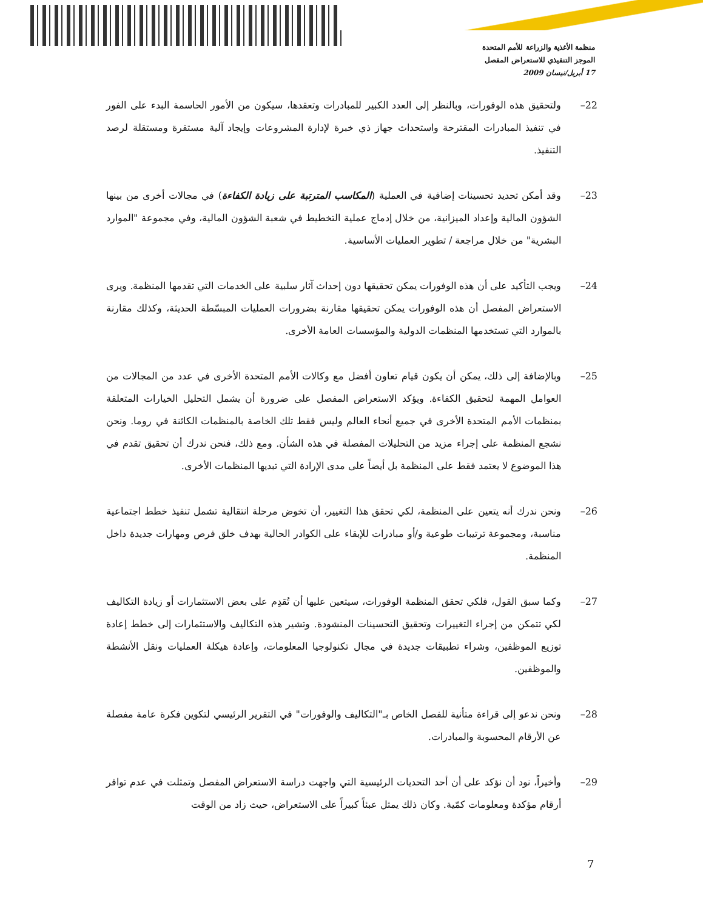منظمة الأغذية والزراعة للأمم المتحدة
الموجز التنفيذي للاستعراض المفصل
17 أبريل/نيسان 2009
22– ولتحقيق هذه الوفورات، وبالنظر إلى العدد الكبير للمبادرات وتعقدها، سيكون من الأمور الحاسمة البدء على الفور في تنفيذ المبادرات المقترحة واستحداث جهاز ذي خبرة لإدارة المشروعات وإيجاد آلية مستقرة ومستقلة لرصد التنفيذ.
23– وقد أمكن تحديد تحسينات إضافية في العملية (المكاسب المترتبة على زيادة الكفاءة) في مجالات أخرى من بينها الشؤون المالية وإعداد الميزانية، من خلال إدماج عملية التخطيط في شعبة الشؤون المالية، وفي مجموعة "الموارد البشرية" من خلال مراجعة / تطوير العمليات الأساسية.
24– ويجب التأكيد على أن هذه الوفورات يمكن تحقيقها دون إحداث آثار سلبية على الخدمات التي تقدمها المنظمة. ويرى الاستعراض المفصل أن هذه الوفورات يمكن تحقيقها مقارنة بضرورات العمليات المبسّطة الحديثة، وكذلك مقارنة بالموارد التي تستخدمها المنظمات الدولية والمؤسسات العامة الأخرى.
25– وبالإضافة إلى ذلك، يمكن أن يكون قيام تعاون أفضل مع وكالات الأمم المتحدة الأخرى في عدد من المجالات من العوامل المهمة لتحقيق الكفاءة. ويؤكد الاستعراض المفصل على ضرورة أن يشمل التحليل الخيارات المتعلقة بمنظمات الأمم المتحدة الأخرى في جميع أنحاء العالم وليس فقط تلك الخاصة بالمنظمات الكائنة في روما. ونحن نشجع المنظمة على إجراء مزيد من التحليلات المفصلة في هذه الشأن. ومع ذلك، فنحن ندرك أن تحقيق تقدم في هذا الموضوع لا يعتمد فقط على المنظمة بل أيضاً على مدى الإرادة التي تبديها المنظمات الأخرى.
26– ونحن ندرك أنه يتعين على المنظمة، لكي تحقق هذا التغيير، أن تخوض مرحلة انتقالية تشمل تنفيذ خطط اجتماعية مناسبة، ومجموعة ترتيبات طوعية و/أو مبادرات للإبقاء على الكوادر الحالية بهدف خلق فرص ومهارات جديدة داخل المنظمة.
27– وكما سبق القول، فلكي تحقق المنظمة الوفورات، سيتعين عليها أن تُقدِم على بعض الاستثمارات أو زيادة التكاليف لكي تتمكن من إجراء التغييرات وتحقيق التحسينات المنشودة. وتشير هذه التكاليف والاستثمارات إلى خطط إعادة توزيع الموظفين، وشراء تطبيقات جديدة في مجال تكنولوجيا المعلومات، وإعادة هيكلة العمليات ونقل الأنشطة والموظفين.
28– ونحن ندعو إلى قراءة متأنية للفصل الخاص بـ"التكاليف والوفورات" في التقرير الرئيسي لتكوين فكرة عامة مفصلة عن الأرقام المحسوبة والمبادرات.
29– وأخيراً، نود أن نؤكد على أن أحد التحديات الرئيسية التي واجهت دراسة الاستعراض المفصل وتمثلت في عدم توافر أرقام مؤكدة ومعلومات كمّية. وكان ذلك يمثل عبئاً كبيراً على الاستعراض، حيث زاد من الوقت
7